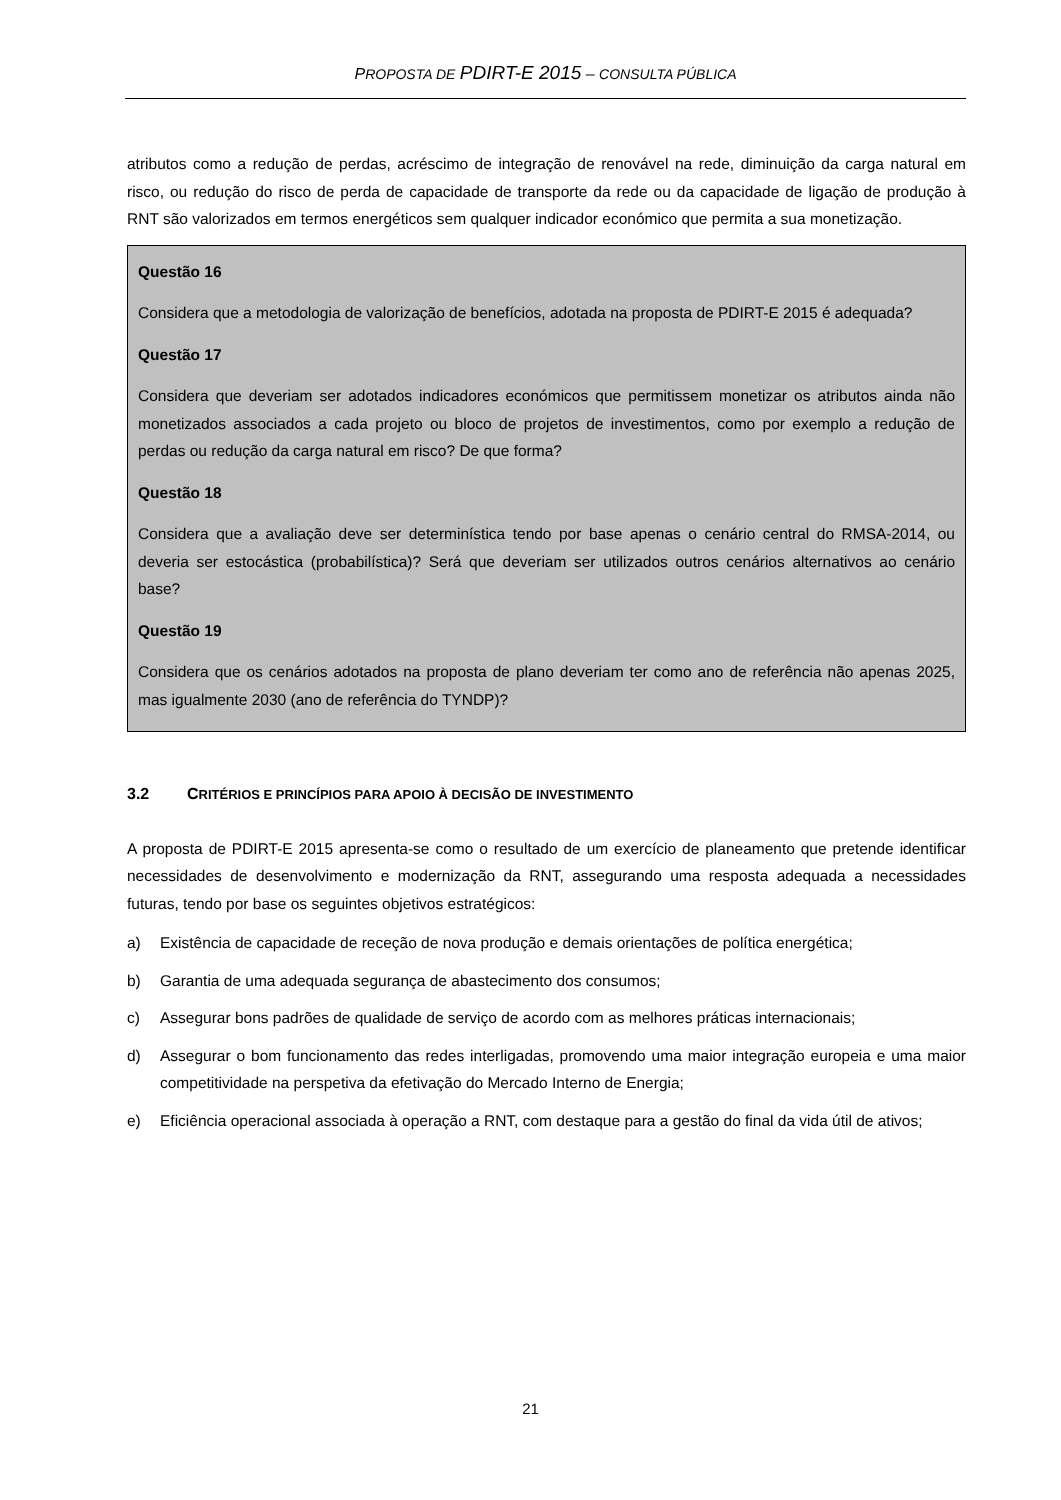PROPOSTA DE PDIRT-E 2015 – CONSULTA PÚBLICA
atributos como a redução de perdas, acréscimo de integração de renovável na rede, diminuição da carga natural em risco, ou redução do risco de perda de capacidade de transporte da rede ou da capacidade de ligação de produção à RNT são valorizados em termos energéticos sem qualquer indicador económico que permita a sua monetização.
Questão 16
Considera que a metodologia de valorização de benefícios, adotada na proposta de PDIRT-E 2015 é adequada?
Questão 17
Considera que deveriam ser adotados indicadores económicos que permitissem monetizar os atributos ainda não monetizados associados a cada projeto ou bloco de projetos de investimentos, como por exemplo a redução de perdas ou redução da carga natural em risco? De que forma?
Questão 18
Considera que a avaliação deve ser determinística tendo por base apenas o cenário central do RMSA-2014, ou deveria ser estocástica (probabilística)? Será que deveriam ser utilizados outros cenários alternativos ao cenário base?
Questão 19
Considera que os cenários adotados na proposta de plano deveriam ter como ano de referência não apenas 2025, mas igualmente 2030 (ano de referência do TYNDP)?
3.2 CRITÉRIOS E PRINCÍPIOS PARA APOIO À DECISÃO DE INVESTIMENTO
A proposta de PDIRT-E 2015 apresenta-se como o resultado de um exercício de planeamento que pretende identificar necessidades de desenvolvimento e modernização da RNT, assegurando uma resposta adequada a necessidades futuras, tendo por base os seguintes objetivos estratégicos:
a) Existência de capacidade de receção de nova produção e demais orientações de política energética;
b) Garantia de uma adequada segurança de abastecimento dos consumos;
c) Assegurar bons padrões de qualidade de serviço de acordo com as melhores práticas internacionais;
d) Assegurar o bom funcionamento das redes interligadas, promovendo uma maior integração europeia e uma maior competitividade na perspetiva da efetivação do Mercado Interno de Energia;
e) Eficiência operacional associada à operação a RNT, com destaque para a gestão do final da vida útil de ativos;
21